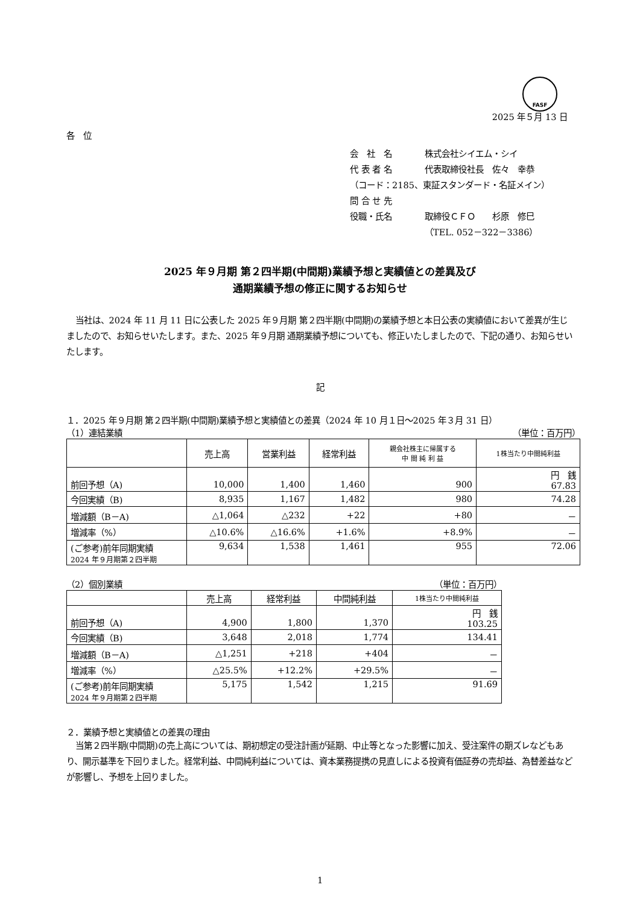FASF
2025 年５月 13 日
各　位
会　社　名 株式会社シイエム・シイ
代 表 者 名 代表取締役社長　佐々　幸恭
（コード：2185、東証スタンダード・名証メイン）
問 合 せ 先
役職・氏名 取締役ＣＦＯ　　杉原　修巳
（TEL. 052－322－3386）
2025 年９月期 第２四半期(中間期)業績予想と実績値との差異及び
通期業績予想の修正に関するお知らせ
当社は、2024 年 11 月 11 日に公表した 2025 年９月期 第２四半期(中間期)の業績予想と本日公表の実績値において差異が生じましたので、お知らせいたします。また、2025 年９月期 通期業績予想についても、修正いたしましたので、下記の通り、お知らせいたします。
記
１．2025 年９月期 第２四半期(中間期)業績予想と実績値との差異（2024 年 10 月１日～2025 年３月 31 日）
（1）連結業績 （単位：百万円）
| | 売上高 | 営業利益 | 経常利益 | 親会社株主に帰属する 中 間 純 利 益 | 1株当たり中間純利益 |
| --- | --- | --- | --- | --- | --- |
| 前回予想（A) | 10,000 | 1,400 | 1,460 | 900 | 円 銭 67.83 |
| 今回実績（B) | 8,935 | 1,167 | 1,482 | 980 | 74.28 |
| 増減額（B－A) | △1,064 | △232 | +22 | +80 | － |
| 増減率（%） | △10.6% | △16.6% | +1.6% | +8.9% | － |
| (ご参考)前年同期実績 2024 年９月期第２四半期 | 9,634 | 1,538 | 1,461 | 955 | 72.06 |
（2）個別業績 （単位：百万円）
| | 売上高 | 経常利益 | 中間純利益 | 1株当たり中間純利益 |
| --- | --- | --- | --- | --- |
| 前回予想（A) | 4,900 | 1,800 | 1,370 | 円 銭 103.25 |
| 今回実績（B) | 3,648 | 2,018 | 1,774 | 134.41 |
| 増減額（B－A) | △1,251 | +218 | +404 | － |
| 増減率（%） | △25.5% | +12.2% | +29.5% | － |
| (ご参考)前年同期実績 2024 年９月期第２四半期 | 5,175 | 1,542 | 1,215 | 91.69 |
２．業績予想と実績値との差異の理由
当第２四半期(中間期)の売上高については、期初想定の受注計画が延期、中止等となった影響に加え、受注案件の期ズレなどもあり、開示基準を下回りました。経常利益、中間純利益については、資本業務提携の見直しによる投資有価証券の売却益、為替差益などが影響し、予想を上回りました。
1